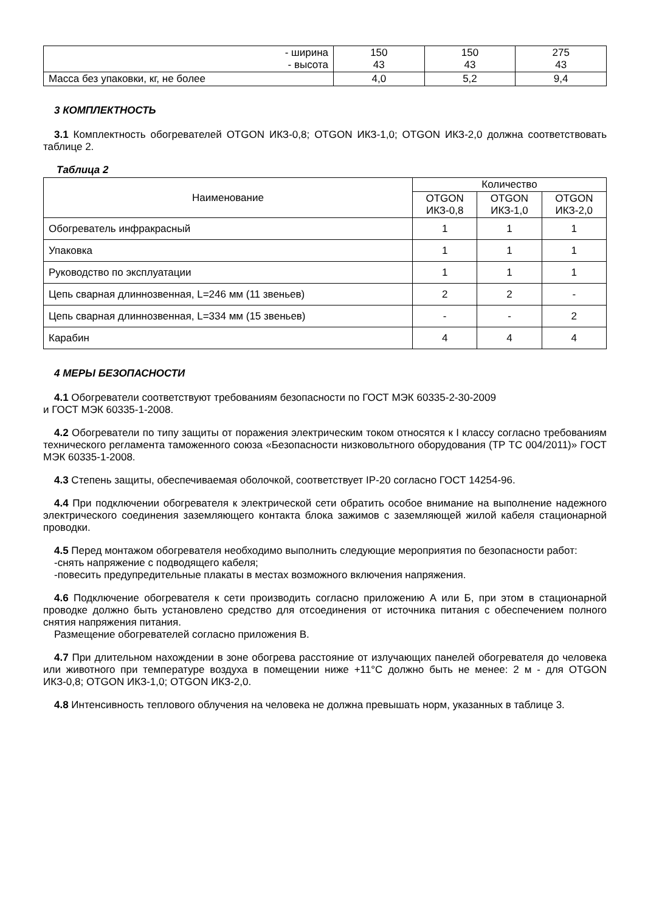| - ширина - высота | 150 43 | 150 43 | 275 43 |
| Масса без упаковки, кг, не более | 4,0 | 5,2 | 9,4 |
3 КОМПЛЕКТНОСТЬ
3.1 Комплектность обогревателей OTGON ИКЗ-0,8; OTGON ИКЗ-1,0; OTGON ИКЗ-2,0 должна соответствовать таблице 2.
Таблица 2
| Наименование | Количество | | |
| --- | --- | --- | --- |
| | OTGON ИКЗ-0,8 | OTGON ИКЗ-1,0 | OTGON ИКЗ-2,0 |
| Обогреватель инфракрасный | 1 | 1 | 1 |
| Упаковка | 1 | 1 | 1 |
| Руководство по эксплуатации | 1 | 1 | 1 |
| Цепь сварная длиннозвенная, L=246 мм (11 звеньев) | 2 | 2 | - |
| Цепь сварная длиннозвенная, L=334 мм (15 звеньев) | - | - | 2 |
| Карабин | 4 | 4 | 4 |
4 МЕРЫ БЕЗОПАСНОСТИ
4.1 Обогреватели соответствуют требованиям безопасности по ГОСТ МЭК 60335-2-30-2009
и ГОСТ МЭК 60335-1-2008.
4.2 Обогреватели по типу защиты от поражения электрическим током относятся к I классу согласно требованиям технического регламента таможенного союза «Безопасности низковольтного оборудования (ТР ТС 004/2011)» ГОСТ МЭК 60335-1-2008.
4.3 Степень защиты, обеспечиваемая оболочкой, соответствует IP-20 согласно ГОСТ 14254-96.
4.4 При подключении обогревателя к электрической сети обратить особое внимание на выполнение надежного электрического соединения заземляющего контакта блока зажимов с заземляющей жилой кабеля стационарной проводки.
4.5 Перед монтажом обогревателя необходимо выполнить следующие мероприятия по безопасности работ:
-снять напряжение с подводящего кабеля;
-повесить предупредительные плакаты в местах возможного включения напряжения.
4.6 Подключение обогревателя к сети производить согласно приложению А или Б, при этом в стационарной проводке должно быть установлено средство для отсоединения от источника питания с обеспечением полного снятия напряжения питания.
Размещение обогревателей согласно приложения В.
4.7 При длительном нахождении в зоне обогрева расстояние от излучающих панелей обогревателя до человека или животного при температуре воздуха в помещении ниже +11°С должно быть не менее: 2 м - для OTGON ИКЗ-0,8; OTGON ИКЗ-1,0; OTGON ИКЗ-2,0.
4.8 Интенсивность теплового облучения на человека не должна превышать норм, указанных в таблице 3.